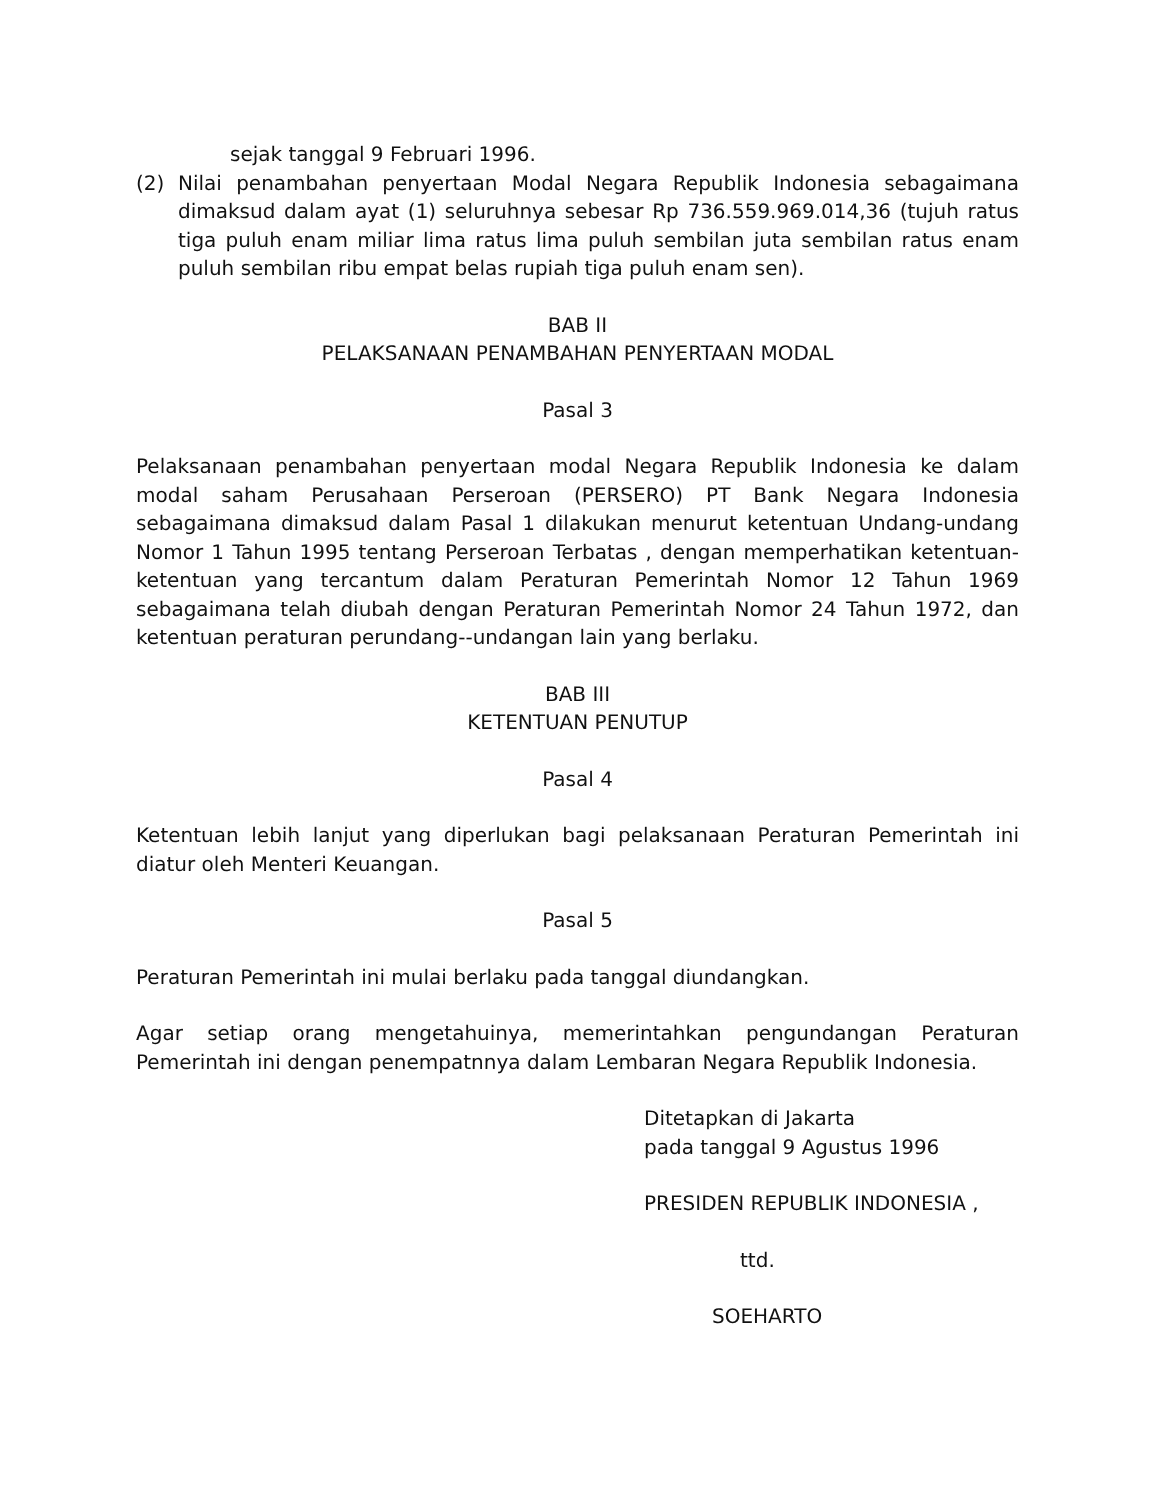sejak tanggal 9 Februari 1996.
(2) Nilai penambahan penyertaan Modal Negara Republik Indonesia sebagaimana dimaksud dalam ayat (1) seluruhnya sebesar Rp 736.559.969.014,36 (tujuh ratus tiga puluh enam miliar lima ratus lima puluh sembilan juta sembilan ratus enam puluh sembilan ribu empat belas rupiah tiga puluh enam sen).
BAB II
PELAKSANAAN PENAMBAHAN PENYERTAAN MODAL
Pasal 3
Pelaksanaan penambahan penyertaan modal Negara Republik Indonesia ke dalam modal saham Perusahaan Perseroan (PERSERO) PT Bank Negara Indonesia sebagaimana dimaksud dalam Pasal 1 dilakukan menurut ketentuan Undang-undang Nomor 1 Tahun 1995 tentang Perseroan Terbatas , dengan memperhatikan ketentuan-ketentuan yang tercantum dalam Peraturan Pemerintah Nomor 12 Tahun 1969 sebagaimana telah diubah dengan Peraturan Pemerintah Nomor 24 Tahun 1972, dan ketentuan peraturan perundang--undangan lain yang berlaku.
BAB III
KETENTUAN PENUTUP
Pasal 4
Ketentuan lebih lanjut yang diperlukan bagi pelaksanaan Peraturan Pemerintah ini diatur oleh Menteri Keuangan.
Pasal 5
Peraturan Pemerintah ini mulai berlaku pada tanggal diundangkan.
Agar setiap orang mengetahuinya, memerintahkan pengundangan Peraturan Pemerintah ini dengan penempatnnya dalam Lembaran Negara Republik Indonesia.
Ditetapkan di Jakarta
pada tanggal 9 Agustus 1996
PRESIDEN REPUBLIK INDONESIA ,
ttd.
SOEHARTO